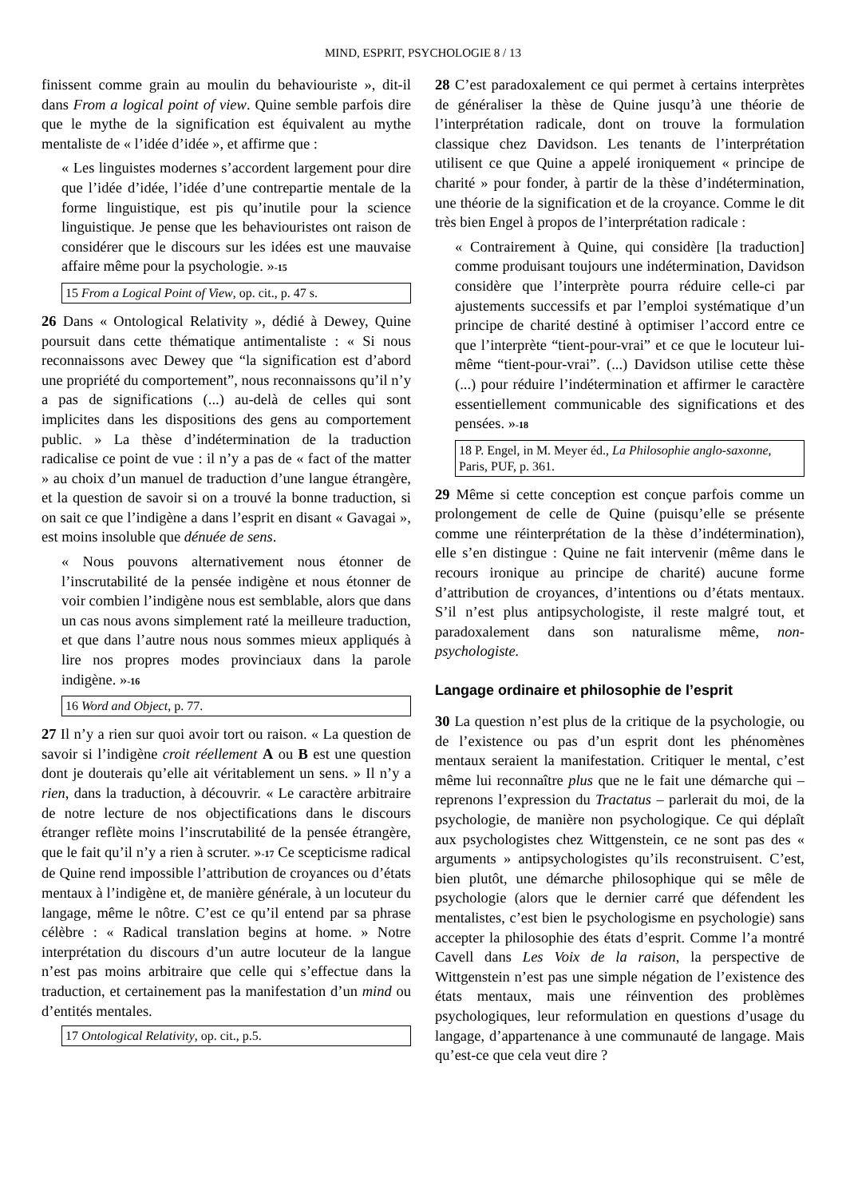MIND, ESPRIT, PSYCHOLOGIE 8 / 13
finissent comme grain au moulin du behaviouriste », dit-il dans From a logical point of view. Quine semble parfois dire que le mythe de la signification est équivalent au mythe mentaliste de « l’idée d’idée », et affirme que :
« Les linguistes modernes s’accordent largement pour dire que l’idée d’idée, l’idée d’une contrepartie mentale de la forme linguistique, est pis qu’inutile pour la science linguistique. Je pense que les behaviouristes ont raison de considérer que le discours sur les idées est une mauvaise affaire même pour la psychologie. »<sup>-15</sup>
15 From a Logical Point of View, op. cit., p. 47 s.
26 Dans « Ontological Relativity », dédié à Dewey, Quine poursuit dans cette thématique antimentaliste : « Si nous reconnaissons avec Dewey que “la signification est d’abord une propriété du comportement”, nous reconnaissons qu’il n’y a pas de significations (...) au-delà de celles qui sont implicites dans les dispositions des gens au comportement public. » La thèse d’indétermination de la traduction radicalise ce point de vue : il n’y a pas de « fact of the matter » au choix d’un manuel de traduction d’une langue étrangère, et la question de savoir si on a trouvé la bonne traduction, si on sait ce que l’indigène a dans l’esprit en disant « Gavagai », est moins insoluble que dénuée de sens.
« Nous pouvons alternativement nous étonner de l’inscrutabilité de la pensée indigène et nous étonner de voir combien l’indigène nous est semblable, alors que dans un cas nous avons simplement raté la meilleure traduction, et que dans l’autre nous nous sommes mieux appliqués à lire nos propres modes provinciaux dans la parole indigène. »<sup>-16</sup>
16 Word and Object, p. 77.
27 Il n’y a rien sur quoi avoir tort ou raison. « La question de savoir si l’indigène croit réellement A ou B est une question dont je douterais qu’elle ait véritablement un sens. » Il n’y a rien, dans la traduction, à découvrir. « Le caractère arbitraire de notre lecture de nos objectifications dans le discours étranger reflète moins l’inscrutabilité de la pensée étrangère, que le fait qu’il n’y a rien à scruter. »<sup>-17</sup> Ce scepticisme radical de Quine rend impossible l’attribution de croyances ou d’états mentaux à l’indigène et, de manière générale, à un locuteur du langage, même le nôtre. C’est ce qu’il entend par sa phrase célèbre : « Radical translation begins at home. » Notre interprétation du discours d’un autre locuteur de la langue n’est pas moins arbitraire que celle qui s’effectue dans la traduction, et certainement pas la manifestation d’un mind ou d’entités mentales.
17 Ontological Relativity, op. cit., p.5.
28 C’est paradoxalement ce qui permet à certains interprètes de généraliser la thèse de Quine jusqu’à une théorie de l’interprétation radicale, dont on trouve la formulation classique chez Davidson. Les tenants de l’interprétation utilisent ce que Quine a appelé ironiquement « principe de charité » pour fonder, à partir de la thèse d’indétermination, une théorie de la signification et de la croyance. Comme le dit très bien Engel à propos de l’interprétation radicale :
« Contrairement à Quine, qui considère [la traduction] comme produisant toujours une indétermination, Davidson considère que l’interprète pourra réduire celle-ci par ajustements successifs et par l’emploi systématique d’un principe de charité destiné à optimiser l’accord entre ce que l’interprète “tient-pour-vrai” et ce que le locuteur lui-même “tient-pour-vrai”. (...) Davidson utilise cette thèse (...) pour réduire l’indétermination et affirmer le caractère essentiellement communicable des significations et des pensées. »<sup>-18</sup>
18 P. Engel, in M. Meyer éd., La Philosophie anglo-saxonne, Paris, PUF, p. 361.
29 Même si cette conception est conçue parfois comme un prolongement de celle de Quine (puisqu’elle se présente comme une réinterprétation de la thèse d’indétermination), elle s’en distingue : Quine ne fait intervenir (même dans le recours ironique au principe de charité) aucune forme d’attribution de croyances, d’intentions ou d’états mentaux. S’il n’est plus antipsychologiste, il reste malgré tout, et paradoxalement dans son naturalisme même, non-psychologiste.
Langage ordinaire et philosophie de l’esprit
30 La question n’est plus de la critique de la psychologie, ou de l’existence ou pas d’un esprit dont les phénomènes mentaux seraient la manifestation. Critiquer le mental, c’est même lui reconnaître plus que ne le fait une démarche qui – reprenons l’expression du Tractatus – parlerait du moi, de la psychologie, de manière non psychologique. Ce qui déplaît aux psychologistes chez Wittgenstein, ce ne sont pas des « arguments » antipsychologistes qu’ils reconstruisent. C’est, bien plutôt, une démarche philosophique qui se mêle de psychologie (alors que le dernier carré que défendent les mentalistes, c’est bien le psychologisme en psychologie) sans accepter la philosophie des états d’esprit. Comme l’a montré Cavell dans Les Voix de la raison, la perspective de Wittgenstein n’est pas une simple négation de l’existence des états mentaux, mais une réinvention des problèmes psychologiques, leur reformulation en questions d’usage du langage, d’appartenance à une communauté de langage. Mais qu’est-ce que cela veut dire ?